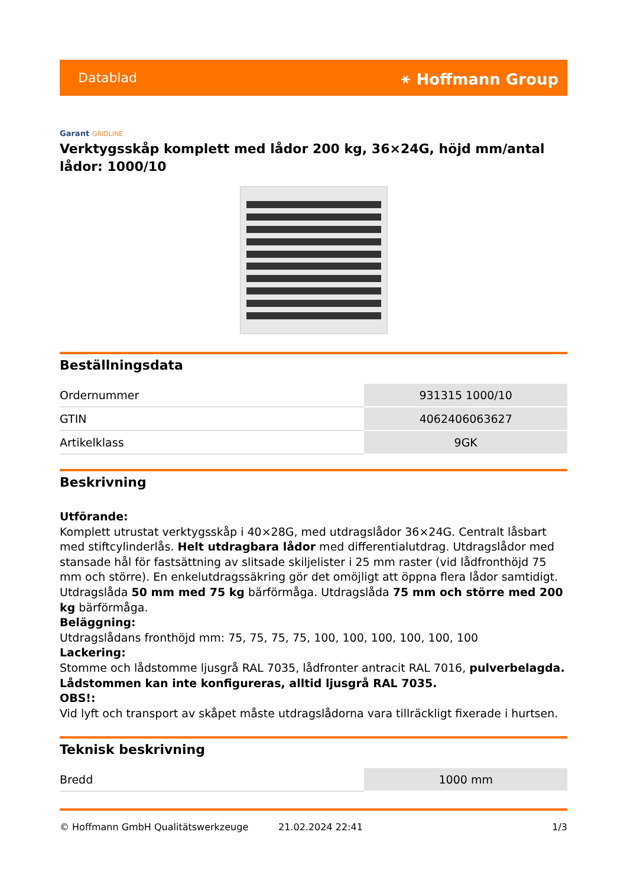Datablad ⚹ Hoffmann Group
Garant GRIDLINE
Verktygsskåp komplett med lådor 200 kg, 36×24G, höjd mm/antal lådor: 1000/10
Beställningsdata
| Ordernummer | 931315 1000/10 |
| GTIN | 4062406063627 |
| Artikelklass | 9GK |
Beskrivning
Utförande:
Komplett utrustat verktygsskåp i 40×28G, med utdragslådor 36×24G. Centralt låsbart med stiftcylinderlås. Helt utdragbara lådor med differentialutdrag. Utdragslådor med stansade hål för fastsättning av slitsade skiljelister i 25 mm raster (vid lådfronthöjd 75 mm och större). En enkelutdragssäkring gör det omöjligt att öppna flera lådor samtidigt.
Utdragslåda 50 mm med 75 kg bärförmåga. Utdragslåda 75 mm och större med 200 kg bärförmåga.
Beläggning:
Utdragslådans fronthöjd mm: 75, 75, 75, 75, 100, 100, 100, 100, 100, 100
Lackering:
Stomme och lådstomme ljusgrå RAL 7035, lådfronter antracit RAL 7016, pulverbelagda. Lådstommen kan inte konfigureras, alltid ljusgrå RAL 7035.
OBS!:
Vid lyft och transport av skåpet måste utdragslådorna vara tillräckligt fixerade i hurtsen.
Teknisk beskrivning
| Bredd | 1000 mm |
© Hoffmann GmbH Qualitätswerkzeuge 21.02.2024 22:41 1/3